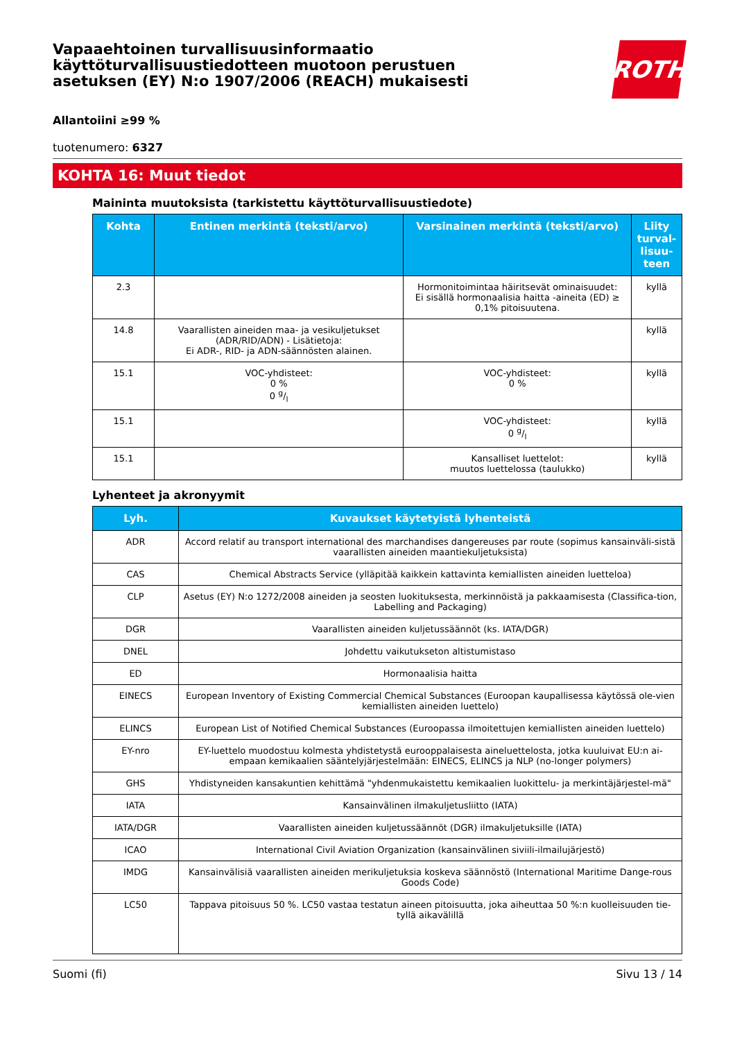Vapaaehtoinen turvallisuusinformaatio
käyttöturvallisuustiedotteen muotoon perustuen
asetuksen (EY) N:o 1907/2006 (REACH) mukaisesti
ROTH
Allantoiini ≥99 %
tuotenumero: 6327
KOHTA 16: Muut tiedot
Maininta muutoksista (tarkistettu käyttöturvallisuustiedote)
| Kohta | Entinen merkintä (teksti/arvo) | Varsinainen merkintä (teksti/arvo) | Liity turval-lisuu-teen |
| --- | --- | --- | --- |
| 2.3 | | Hormonitoimintaa häiritsevät ominaisuudet: Ei sisällä hormonaalisia haitta -aineita (ED) ≥ 0,1% pitoisuutena. | kyllä |
| 14.8 | Vaarallisten aineiden maa- ja vesikuljetukset (ADR/RID/ADN) - Lisätietoja: Ei ADR-, RID- ja ADN-säännösten alainen. | | kyllä |
| 15.1 | VOC-yhdisteet: 0 % 0 g/l | VOC-yhdisteet: 0 % | kyllä |
| 15.1 | | VOC-yhdisteet: 0 g/l | kyllä |
| 15.1 | | Kansalliset luettelot: muutos luettelossa (taulukko) | kyllä |
Lyhenteet ja akronyymit
| Lyh. | Kuvaukset käytetyistä lyhenteistä |
| --- | --- |
| ADR | Accord relatif au transport international des marchandises dangereuses par route (sopimus kansainväli-sistä vaarallisten aineiden maantiekuljetuksista) |
| CAS | Chemical Abstracts Service (ylläpitää kaikkein kattavinta kemiallisten aineiden luetteloa) |
| CLP | Asetus (EY) N:o 1272/2008 aineiden ja seosten luokituksesta, merkinnöistä ja pakkaamisesta (Classifica-tion, Labelling and Packaging) |
| DGR | Vaarallisten aineiden kuljetussäännöt (ks. IATA/DGR) |
| DNEL | Johdettu vaikutukseton altistumistaso |
| ED | Hormonaalisia haitta |
| EINECS | European Inventory of Existing Commercial Chemical Substances (Euroopan kaupallisessa käytössä ole-vien kemiallisten aineiden luettelo) |
| ELINCS | European List of Notified Chemical Substances (Euroopassa ilmoitettujen kemiallisten aineiden luettelo) |
| EY-nro | EY-luettelo muodostuu kolmesta yhdistetystä eurooppalaisesta aineluettelosta, jotka kuuluivat EU:n ai-empaan kemikaalien sääntelyjärjestelmään: EINECS, ELINCS ja NLP (no-longer polymers) |
| GHS | Yhdistyneiden kansakuntien kehittämä "yhdenmukaistettu kemikaalien luokittelu- ja merkintäjärjestel-mä" |
| IATA | Kansainvälinen ilmakuljetusliitto (IATA) |
| IATA/DGR | Vaarallisten aineiden kuljetussäännöt (DGR) ilmakuljetuksille (IATA) |
| ICAO | International Civil Aviation Organization (kansainvälinen siviili-ilmailujärjestö) |
| IMDG | Kansainvälisiä vaarallisten aineiden merikuljetuksia koskeva säännöstö (International Maritime Dange-rous Goods Code) |
| LC50 | Tappava pitoisuus 50 %. LC50 vastaa testatun aineen pitoisuutta, joka aiheuttaa 50 %:n kuolleisuuden tie-tyllä aikavälillä |
Suomi (fi) Sivu 13 / 14